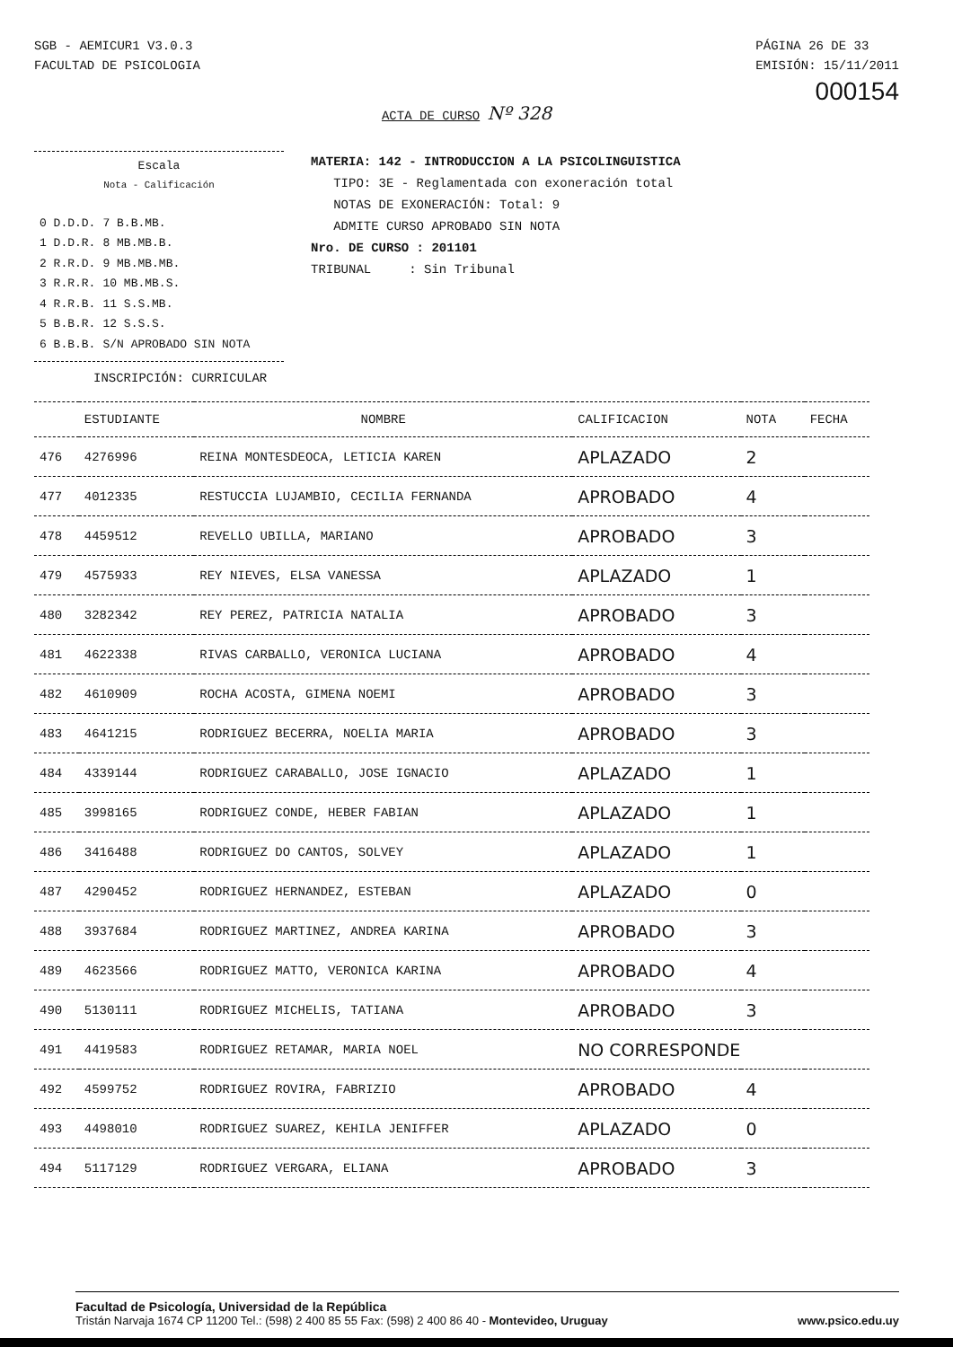SGB - AEMICUR1 V3.0.3
FACULTAD DE PSICOLOGIA
PÁGINA 26 DE 33
EMISIÓN: 15/11/2011
000154
ACTA DE CURSO Nº 328
Escala
Nota - Calificación
| 0 D.D.D. | 7 B.B.MB. |
| 1 D.D.R. | 8 MB.MB.B. |
| 2 R.R.D. | 9 MB.MB.MB. |
| 3 R.R.R. | 10 MB.MB.S. |
| 4 R.R.B. | 11 S.S.MB. |
| 5 B.B.R. | 12 S.S.S. |
| 6 B.B.B. | S/N APROBADO SIN NOTA |
MATERIA: 142 - INTRODUCCION A LA PSICOLINGUISTICA
TIPO: 3E - Reglamentada con exoneración total
NOTAS DE EXONERACIÓN: Total: 9
ADMITE CURSO APROBADO SIN NOTA
Nro. DE CURSO : 201101
TRIBUNAL : Sin Tribunal
INSCRIPCIÓN: CURRICULAR
| | ESTUDIANTE | NOMBRE | CALIFICACION | NOTA | FECHA |
| --- | --- | --- | --- | --- | --- |
| 476 | 4276996 | REINA MONTESDEOCA, LETICIA KAREN | APLAZADO | 2 | |
| 477 | 4012335 | RESTUCCIA LUJAMBIO, CECILIA FERNANDA | APROBADO | 4 | |
| 478 | 4459512 | REVELLO UBILLA, MARIANO | APROBADO | 3 | |
| 479 | 4575933 | REY NIEVES, ELSA VANESSA | APLAZADO | 1 | |
| 480 | 3282342 | REY PEREZ, PATRICIA NATALIA | APROBADO | 3 | |
| 481 | 4622338 | RIVAS CARBALLO, VERONICA LUCIANA | APROBADO | 4 | |
| 482 | 4610909 | ROCHA ACOSTA, GIMENA NOEMI | APROBADO | 3 | |
| 483 | 4641215 | RODRIGUEZ BECERRA, NOELIA MARIA | APROBADO | 3 | |
| 484 | 4339144 | RODRIGUEZ CARABALLO, JOSE IGNACIO | APLAZADO | 1 | |
| 485 | 3998165 | RODRIGUEZ CONDE, HEBER FABIAN | APLAZADO | 1 | |
| 486 | 3416488 | RODRIGUEZ DO CANTOS, SOLVEY | APLAZADO | 1 | |
| 487 | 4290452 | RODRIGUEZ HERNANDEZ, ESTEBAN | APLAZADO | 0 | |
| 488 | 3937684 | RODRIGUEZ MARTINEZ, ANDREA KARINA | APROBADO | 3 | |
| 489 | 4623566 | RODRIGUEZ MATTO, VERONICA KARINA | APROBADO | 4 | |
| 490 | 5130111 | RODRIGUEZ MICHELIS, TATIANA | APROBADO | 3 | |
| 491 | 4419583 | RODRIGUEZ RETAMAR, MARIA NOEL | NO CORRESPONDE | | |
| 492 | 4599752 | RODRIGUEZ ROVIRA, FABRIZIO | APROBADO | 4 | |
| 493 | 4498010 | RODRIGUEZ SUAREZ, KEHILA JENIFFER | APLAZADO | 0 | |
| 494 | 5117129 | RODRIGUEZ VERGARA, ELIANA | APROBADO | 3 | |
Facultad de Psicología, Universidad de la República
Tristán Narvaja 1674 CP 11200 Tel.: (598) 2 400 85 55 Fax: (598) 2 400 86 40 - Montevideo, Uruguay
www.psico.edu.uy